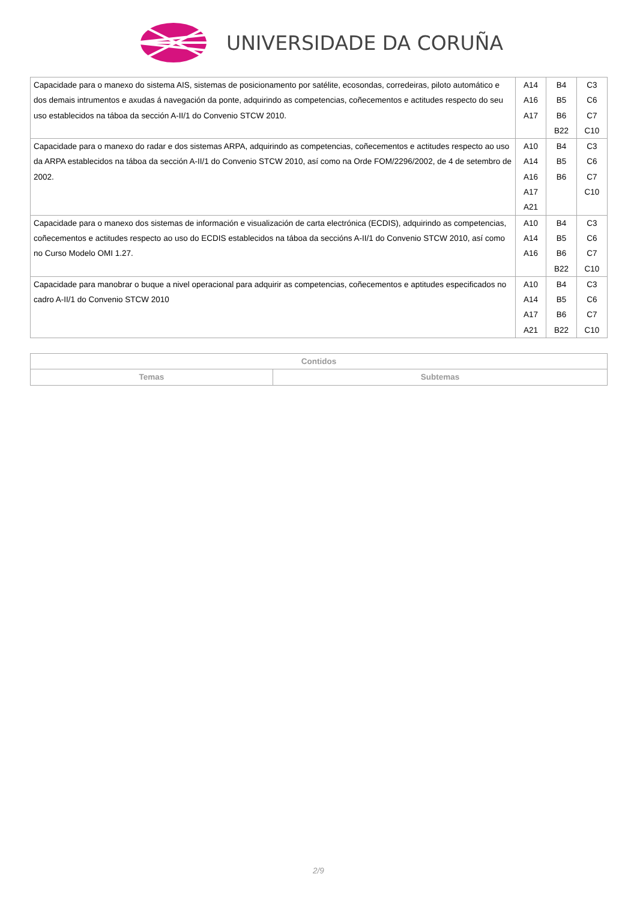UNIVERSIDADE DA CORUÑA
| Capacidade para o manexo do sistema AIS, sistemas de posicionamento por satélite, ecosondas, corredeiras, piloto automático e dos demais intrumentos e axudas á navegación da ponte, adquirindo as competencias, coñecementos e actitudes respecto do seu uso establecidos na táboa da sección A-II/1 do Convenio STCW 2010. | A14 A16 A17 | B4 B5 B6 B22 | C3 C6 C7 C10 |
| Capacidade para o manexo do radar e dos sistemas ARPA, adquirindo as competencias, coñecementos e actitudes respecto ao uso da ARPA establecidos na táboa da sección A-II/1 do Convenio STCW 2010, así como na Orde FOM/2296/2002, de 4 de setembro de 2002. | A10 A14 A16 A17 A21 | B4 B5 B6 | C3 C6 C7 C10 |
| Capacidade para o manexo dos sistemas de información e visualización de carta electrónica (ECDIS), adquirindo as competencias, coñecementos e actitudes respecto ao uso do ECDIS establecidos na táboa da seccións A-II/1 do Convenio STCW 2010, así como no Curso Modelo OMI 1.27. | A10 A14 A16 | B4 B5 B6 B22 | C3 C6 C7 C10 |
| Capacidade para manobrar o buque a nivel operacional para adquirir as competencias, coñecementos e aptitudes especificados no cadro A-II/1 do Convenio STCW 2010 | A10 A14 A17 A21 | B4 B5 B6 B22 | C3 C6 C7 C10 |
| Contidos | |
| --- | --- |
| Temas | Subtemas |
2/9